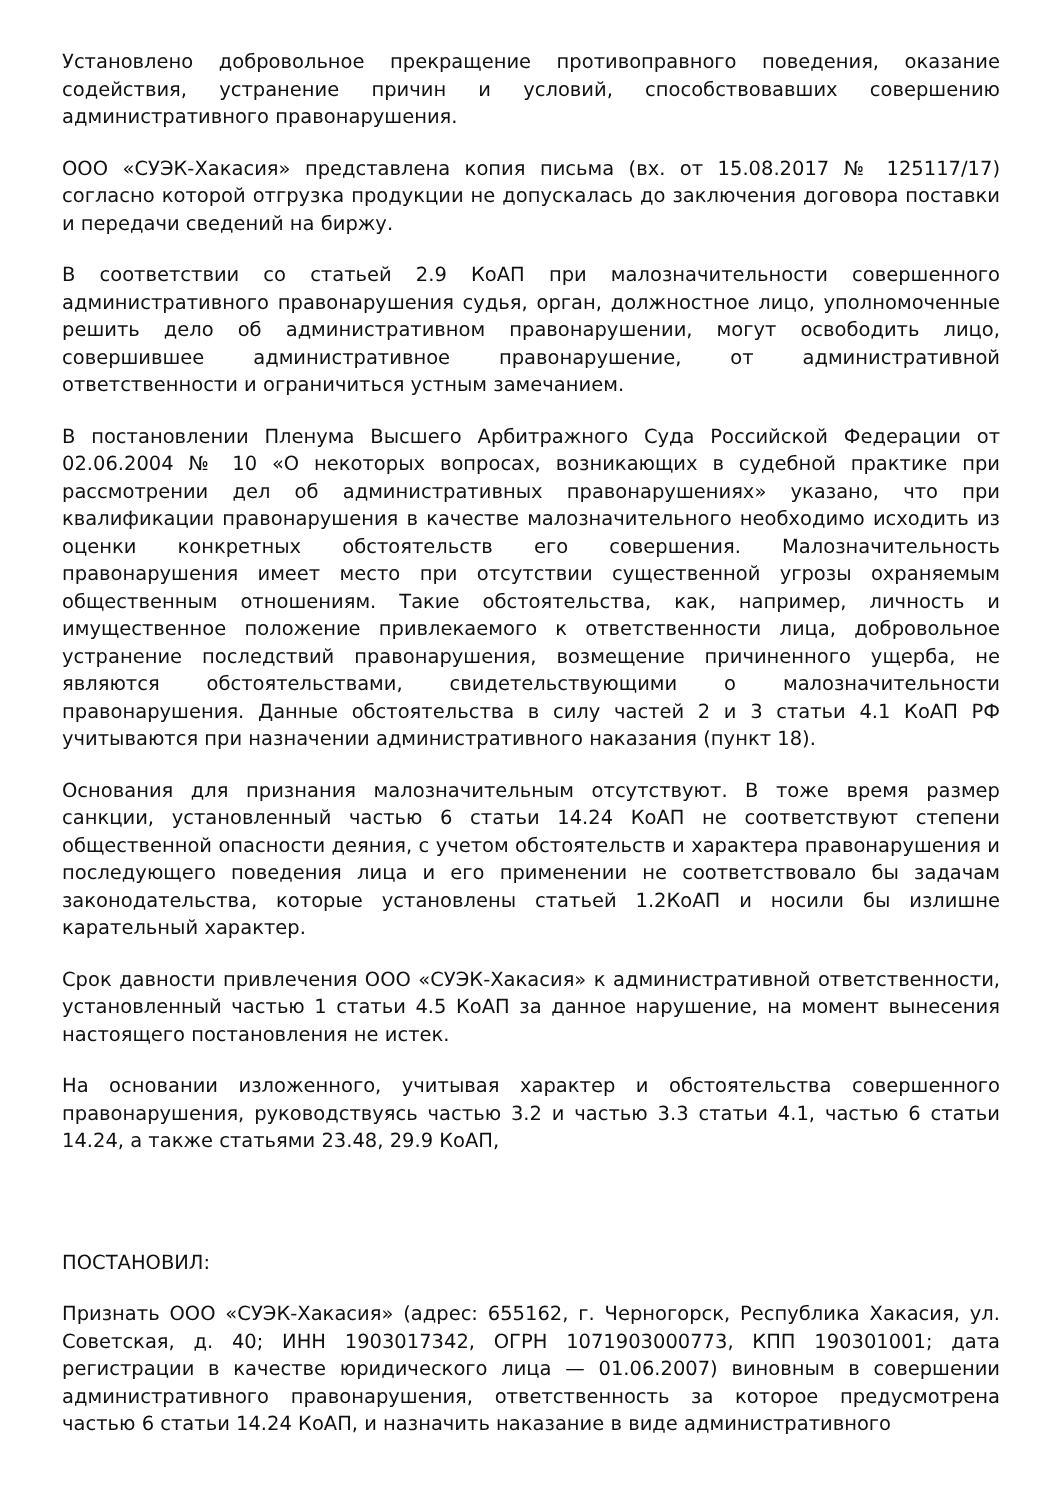Установлено добровольное прекращение противоправного поведения, оказание содействия, устранение причин и условий, способствовавших совершению административного правонарушения.
ООО «СУЭК-Хакасия» представлена копия письма (вх. от 15.08.2017 № 125117/17) согласно которой отгрузка продукции не допускалась до заключения договора поставки и передачи сведений на биржу.
В соответствии со статьей 2.9 КоАП при малозначительности совершенного административного правонарушения судья, орган, должностное лицо, уполномоченные решить дело об административном правонарушении, могут освободить лицо, совершившее административное правонарушение, от административной ответственности и ограничиться устным замечанием.
В постановлении Пленума Высшего Арбитражного Суда Российской Федерации от 02.06.2004 № 10 «О некоторых вопросах, возникающих в судебной практике при рассмотрении дел об административных правонарушениях» указано, что при квалификации правонарушения в качестве малозначительного необходимо исходить из оценки конкретных обстоятельств его совершения. Малозначительность правонарушения имеет место при отсутствии существенной угрозы охраняемым общественным отношениям. Такие обстоятельства, как, например, личность и имущественное положение привлекаемого к ответственности лица, добровольное устранение последствий правонарушения, возмещение причиненного ущерба, не являются обстоятельствами, свидетельствующими о малозначительности правонарушения. Данные обстоятельства в силу частей 2 и 3 статьи 4.1 КоАП РФ учитываются при назначении административного наказания (пункт 18).
Основания для признания малозначительным отсутствуют. В тоже время размер санкции, установленный частью 6 статьи 14.24 КоАП не соответствуют степени общественной опасности деяния, с учетом обстоятельств и характера правонарушения и последующего поведения лица и его применении не соответствовало бы задачам законодательства, которые установлены статьей 1.2КоАП и носили бы излишне карательный характер.
Срок давности привлечения ООО «СУЭК-Хакасия» к административной ответственности, установленный частью 1 статьи 4.5 КоАП за данное нарушение, на момент вынесения настоящего постановления не истек.
На основании изложенного, учитывая характер и обстоятельства совершенного правонарушения, руководствуясь частью 3.2 и частью 3.3 статьи 4.1, частью 6 статьи 14.24, а также статьями 23.48, 29.9 КоАП,
ПОСТАНОВИЛ:
Признать ООО «СУЭК-Хакасия» (адрес: 655162, г. Черногорск, Республика Хакасия, ул. Советская, д. 40; ИНН 1903017342, ОГРН 1071903000773, КПП 190301001; дата регистрации в качестве юридического лица — 01.06.2007) виновным в совершении административного правонарушения, ответственность за которое предусмотрена частью 6 статьи 14.24 КоАП, и назначить наказание в виде административного